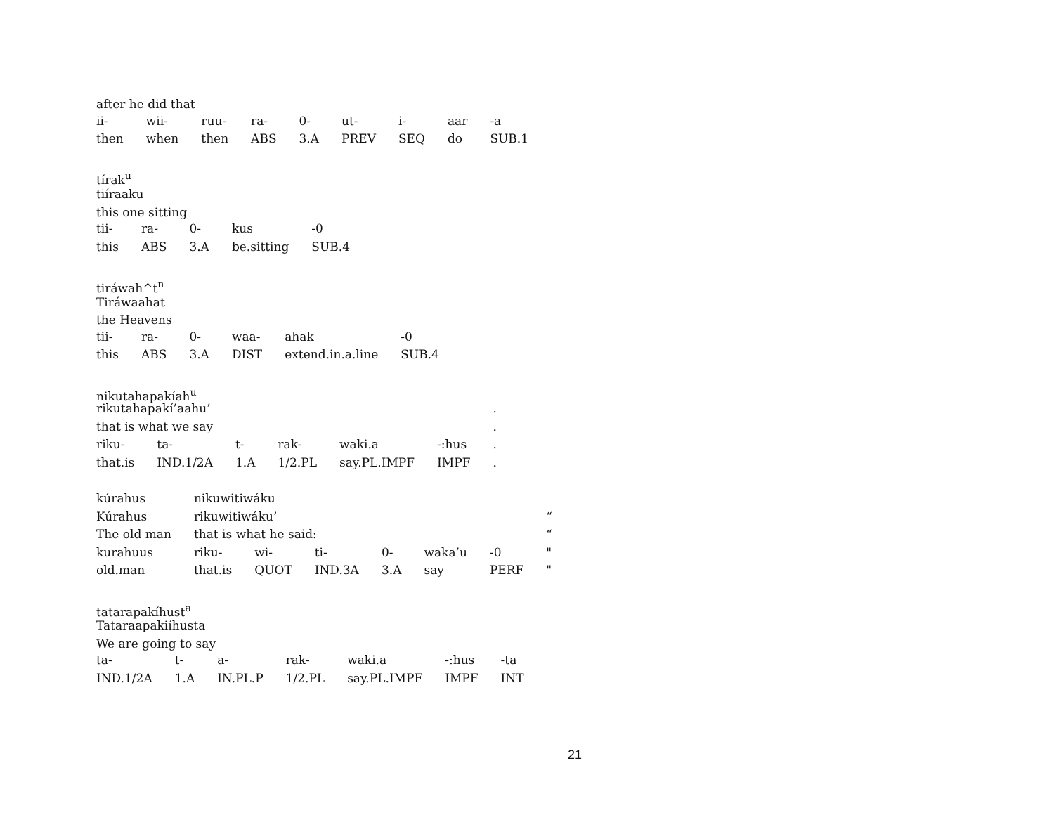after he did that
| ii- | wii- | ruu- | ra- | 0- | ut- | i- | aar | -a |
| then | when | then | ABS | 3.A | PREV | SEQ | do | SUB.1 |
tírak<sup>u</sup>
tiíraaku
this one sitting
| tii- | ra- | 0- | kus | -0 |
| this | ABS | 3.A | be.sitting | SUB.4 |
tiráwah^t<sup>n</sup>
Tiráwaahat
the Heavens
| tii- | ra- | 0- | waa- | ahak | -0 |
| this | ABS | 3.A | DIST | extend.in.a.line | SUB.4 |
nikutahapakíah<sup>u</sup>
| rikutahapakí’aahu’ | | | | | | . |
| that is what we say | | | | | | . |
| riku- | ta- | t- | rak- | waki.a | -:hus | . |
| that.is | IND.1/2A | 1.A | 1/2.PL | say.PL.IMPF | IMPF | . |
| kúrahus | nikuwitiwáku | | | | | | |
| Kúrahus | rikuwitiwáku’ | | | | | | “ |
| The old man | that is what he said: | | | | | | “ |
| kurahuus | riku- | wi- | ti- | 0- | waka’u | -0 | " |
| old.man | that.is | QUOT | IND.3A | 3.A | say | PERF | " |
tatarapakíhust<sup>a</sup>
Tataraapakiíhusta
We are going to say
| ta- | t- | a- | rak- | waki.a | -:hus | -ta |
| IND.1/2A | 1.A | IN.PL.P | 1/2.PL | say.PL.IMPF | IMPF | INT |
21